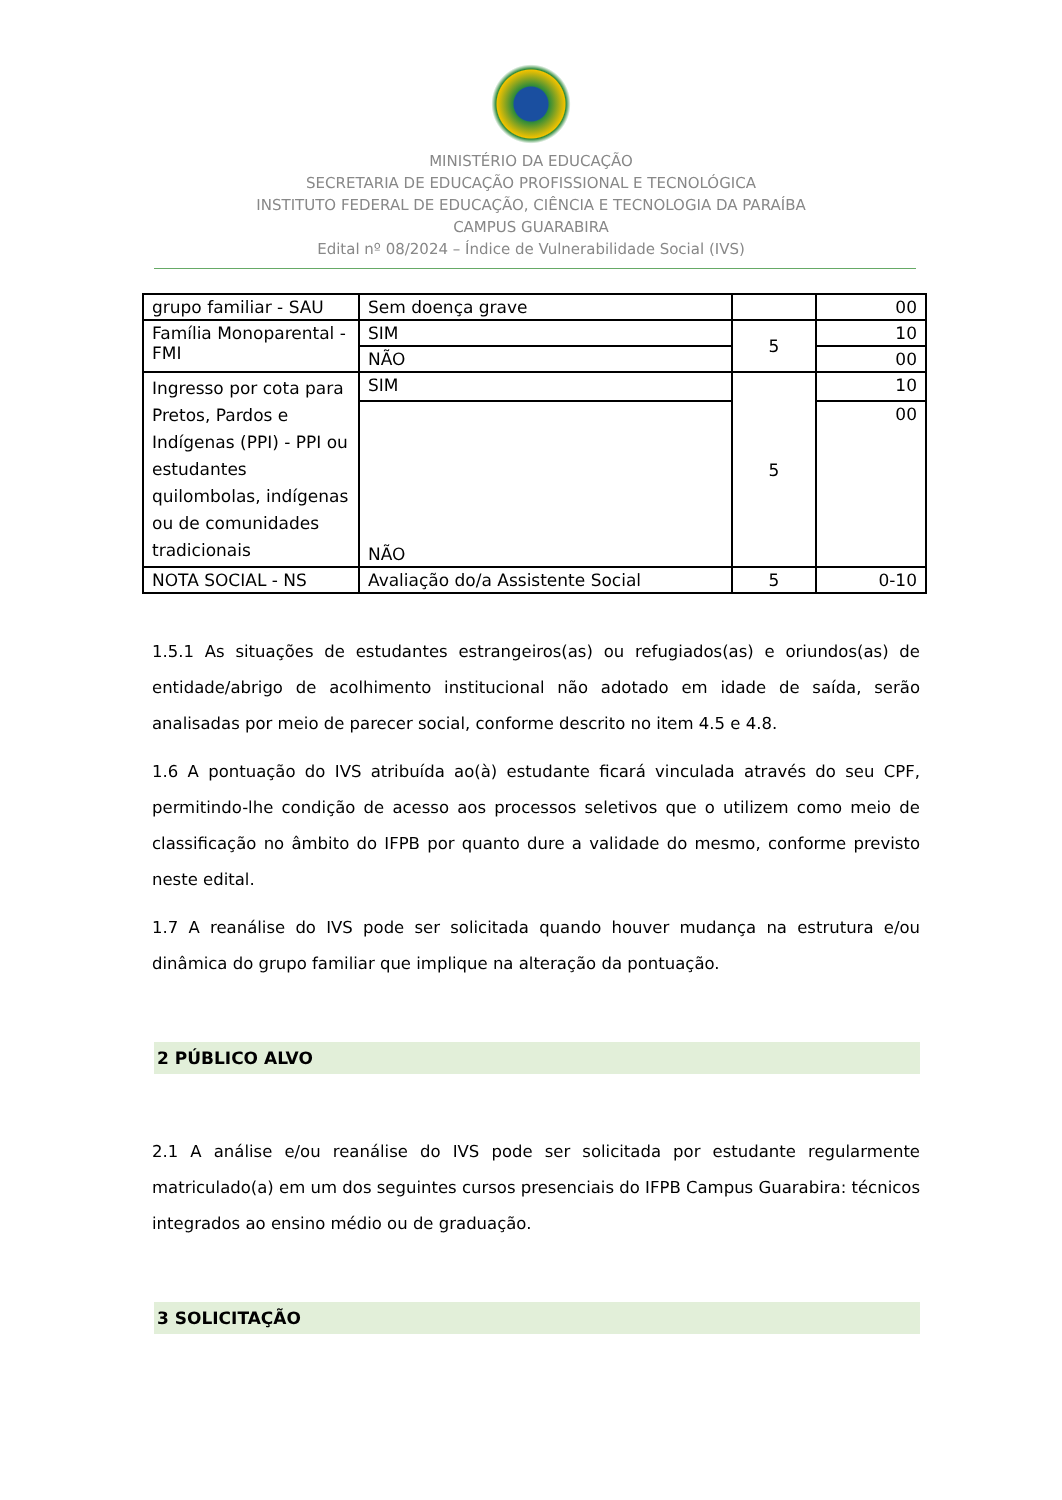MINISTÉRIO DA EDUCAÇÃO
SECRETARIA DE EDUCAÇÃO PROFISSIONAL E TECNOLÓGICA
INSTITUTO FEDERAL DE EDUCAÇÃO, CIÊNCIA E TECNOLOGIA DA PARAÍBA
CAMPUS GUARABIRA
Edital nº 08/2024 – Índice de Vulnerabilidade Social (IVS)
| grupo familiar - SAU | Sem doença grave | | 00 |
| Família Monoparental - FMI | SIM | 5 | 10 |
| | NÃO | | 00 |
| Ingresso por cota para Pretos, Pardos e Indígenas (PPI) - PPI ou estudantes quilombolas, indígenas ou de comunidades tradicionais | SIM | 5 | 10 |
| | NÃO | | 00 |
| NOTA SOCIAL - NS | Avaliação do/a Assistente Social | 5 | 0-10 |
1.5.1 As situações de estudantes estrangeiros(as) ou refugiados(as) e oriundos(as) de entidade/abrigo de acolhimento institucional não adotado em idade de saída, serão analisadas por meio de parecer social, conforme descrito no item 4.5 e 4.8.
1.6 A pontuação do IVS atribuída ao(à) estudante ficará vinculada através do seu CPF, permitindo-lhe condição de acesso aos processos seletivos que o utilizem como meio de classificação no âmbito do IFPB por quanto dure a validade do mesmo, conforme previsto neste edital.
1.7 A reanálise do IVS pode ser solicitada quando houver mudança na estrutura e/ou dinâmica do grupo familiar que implique na alteração da pontuação.
2 PÚBLICO ALVO
2.1 A análise e/ou reanálise do IVS pode ser solicitada por estudante regularmente matriculado(a) em um dos seguintes cursos presenciais do IFPB Campus Guarabira: técnicos integrados ao ensino médio ou de graduação.
3 SOLICITAÇÃO